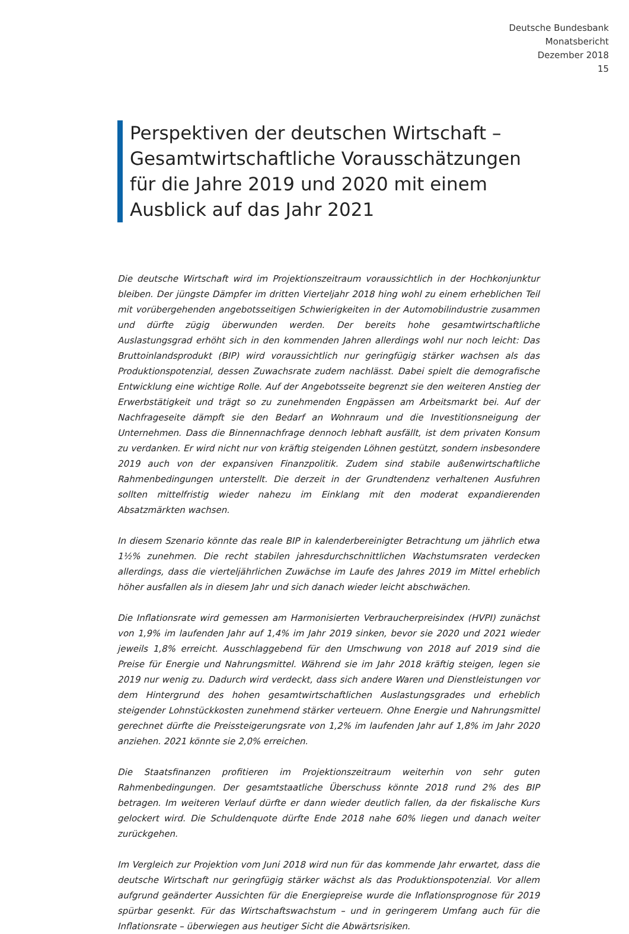Deutsche Bundesbank
Monatsbericht
Dezember 2018
15
Perspektiven der deutschen Wirtschaft – Gesamtwirtschaftliche Vorausschätzungen für die Jahre 2019 und 2020 mit einem Ausblick auf das Jahr 2021
Die deutsche Wirtschaft wird im Projektionszeitraum voraussichtlich in der Hochkonjunktur bleiben. Der jüngste Dämpfer im dritten Vierteljahr 2018 hing wohl zu einem erheblichen Teil mit vorübergehenden angebotsseitigen Schwierigkeiten in der Automobilindustrie zusammen und dürfte zügig überwunden werden. Der bereits hohe gesamtwirtschaftliche Auslastungsgrad erhöht sich in den kommenden Jahren allerdings wohl nur noch leicht: Das Bruttoinlandsprodukt (BIP) wird voraussichtlich nur geringfügig stärker wachsen als das Produktionspotenzial, dessen Zuwachsrate zudem nachlässt. Dabei spielt die demografische Entwicklung eine wichtige Rolle. Auf der Angebotsseite begrenzt sie den weiteren Anstieg der Erwerbstätigkeit und trägt so zu zunehmenden Engpässen am Arbeitsmarkt bei. Auf der Nachfrageseite dämpft sie den Bedarf an Wohnraum und die Investitionsneigung der Unternehmen. Dass die Binnennachfrage dennoch lebhaft ausfällt, ist dem privaten Konsum zu verdanken. Er wird nicht nur von kräftig steigenden Löhnen gestützt, sondern insbesondere 2019 auch von der expansiven Finanzpolitik. Zudem sind stabile außenwirtschaftliche Rahmenbedingungen unterstellt. Die derzeit in der Grundtendenz verhaltenen Ausfuhren sollten mittelfristig wieder nahezu im Einklang mit den moderat expandierenden Absatzmärkten wachsen.
In diesem Szenario könnte das reale BIP in kalenderbereinigter Betrachtung um jährlich etwa 1½% zunehmen. Die recht stabilen jahresdurchschnittlichen Wachstumsraten verdecken allerdings, dass die vierteljährlichen Zuwächse im Laufe des Jahres 2019 im Mittel erheblich höher ausfallen als in diesem Jahr und sich danach wieder leicht abschwächen.
Die Inflationsrate wird gemessen am Harmonisierten Verbraucherpreisindex (HVPI) zunächst von 1,9% im laufenden Jahr auf 1,4% im Jahr 2019 sinken, bevor sie 2020 und 2021 wieder jeweils 1,8% erreicht. Ausschlaggebend für den Umschwung von 2018 auf 2019 sind die Preise für Energie und Nahrungsmittel. Während sie im Jahr 2018 kräftig steigen, legen sie 2019 nur wenig zu. Dadurch wird verdeckt, dass sich andere Waren und Dienstleistungen vor dem Hintergrund des hohen gesamtwirtschaftlichen Auslastungsgrades und erheblich steigender Lohnstückkosten zunehmend stärker verteuern. Ohne Energie und Nahrungsmittel gerechnet dürfte die Preissteigerungsrate von 1,2% im laufenden Jahr auf 1,8% im Jahr 2020 anziehen. 2021 könnte sie 2,0% erreichen.
Die Staatsfinanzen profitieren im Projektionszeitraum weiterhin von sehr guten Rahmenbedingungen. Der gesamtstaatliche Überschuss könnte 2018 rund 2% des BIP betragen. Im weiteren Verlauf dürfte er dann wieder deutlich fallen, da der fiskalische Kurs gelockert wird. Die Schuldenquote dürfte Ende 2018 nahe 60% liegen und danach weiter zurückgehen.
Im Vergleich zur Projektion vom Juni 2018 wird nun für das kommende Jahr erwartet, dass die deutsche Wirtschaft nur geringfügig stärker wächst als das Produktionspotenzial. Vor allem aufgrund geänderter Aussichten für die Energiepreise wurde die Inflationsprognose für 2019 spürbar gesenkt. Für das Wirtschaftswachstum – und in geringerem Umfang auch für die Inflationsrate – überwiegen aus heutiger Sicht die Abwärtsrisiken.